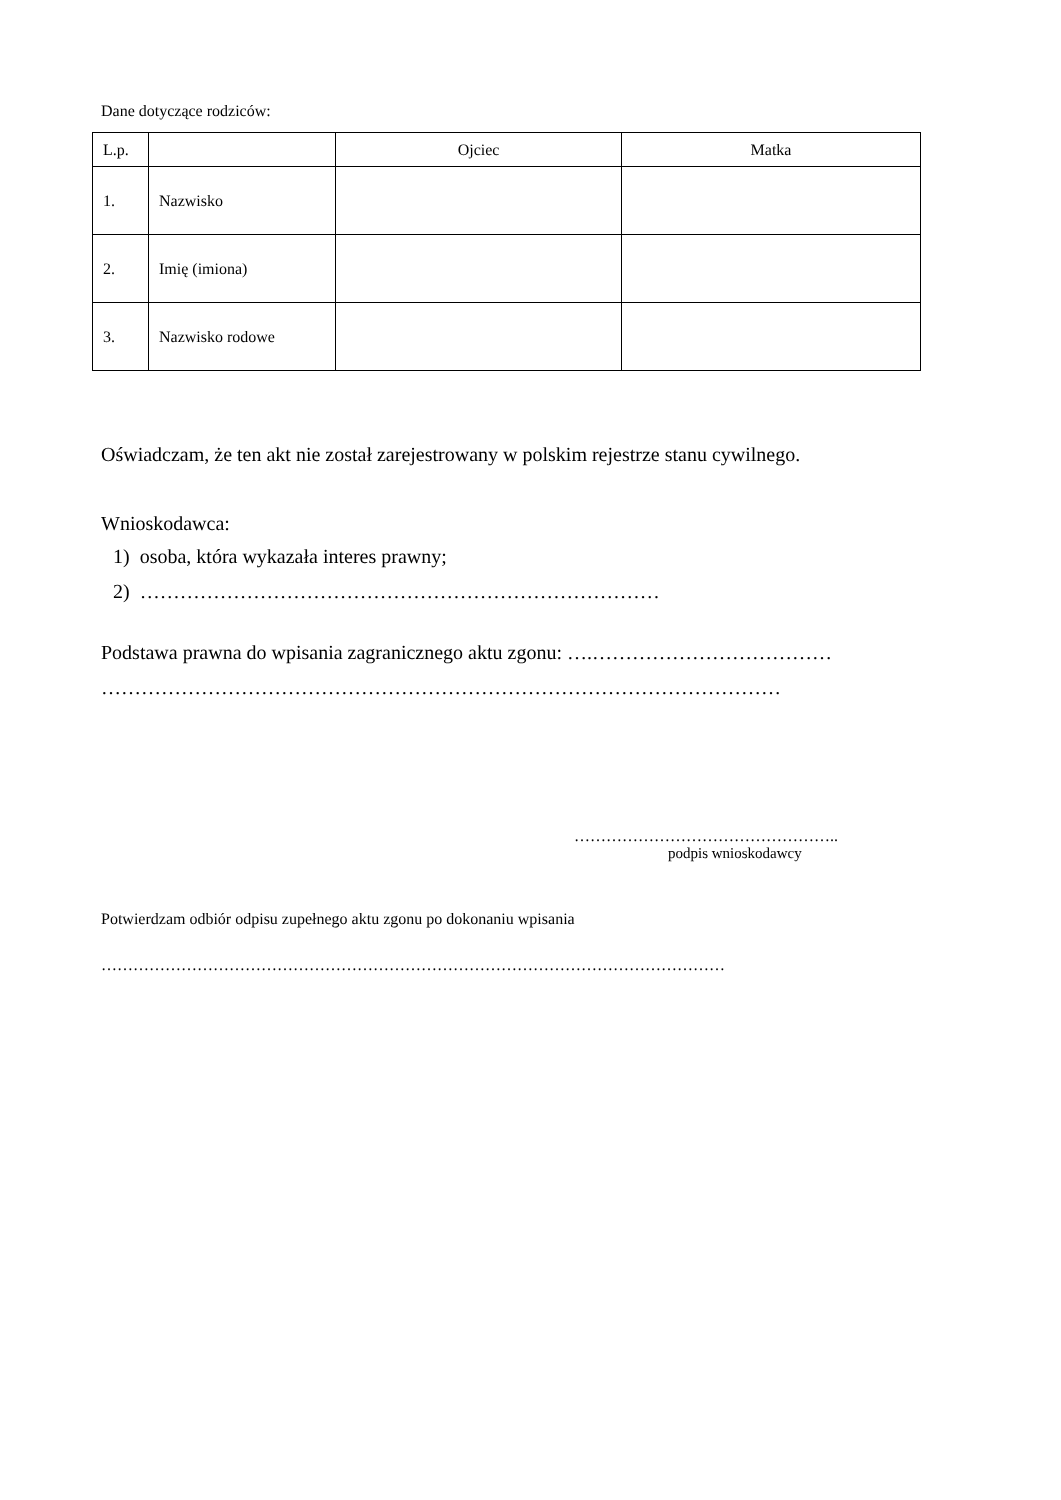Dane dotyczące rodziców:
| L.p. | | Ojciec | Matka |
| --- | --- | --- | --- |
| 1. | Nazwisko | | |
| 2. | Imię (imiona) | | |
| 3. | Nazwisko rodowe | | |
Oświadczam, że ten akt nie został zarejestrowany w polskim rejestrze stanu cywilnego.
Wnioskodawca:
1) osoba, która wykazała interes prawny;
2) ……………………………………………………………………
Podstawa prawna do wpisania zagranicznego aktu zgonu: ….………………………………
…………………………………………………………………………………………
…………………………………………..
podpis wnioskodawcy
Potwierdzam odbiór odpisu zupełnego aktu zgonu po dokonaniu wpisania
………………………………………………………………………………………………………